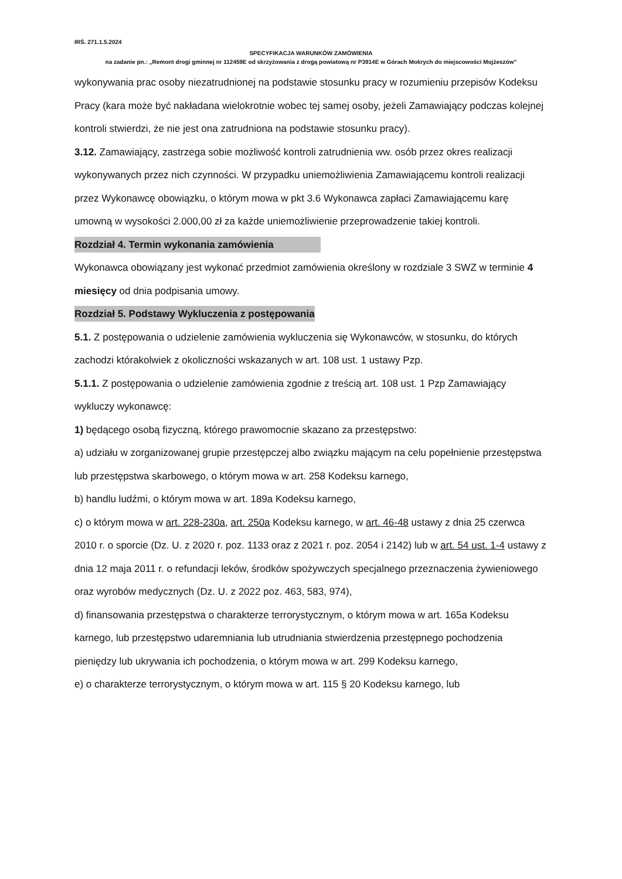IRŚ. 271.1.5.2024
SPECYFIKACJA WARUNKÓW ZAMÓWIENIA
na zadanie pn.: „Remont drogi gminnej nr 112459E od skrzyżowania z drogą powiatową nr P3914E w Górach Mokrych do miejscowości Mojżeszów”
wykonywania prac osoby niezatrudnionej na podstawie stosunku pracy w rozumieniu przepisów Kodeksu Pracy (kara może być nakładana wielokrotnie wobec tej samej osoby, jeżeli Zamawiający podczas kolejnej kontroli stwierdzi, że nie jest ona zatrudniona na podstawie stosunku pracy).
3.12. Zamawiający, zastrzega sobie możliwość kontroli zatrudnienia ww. osób przez okres realizacji wykonywanych przez nich czynności. W przypadku uniemożliwienia Zamawiającemu kontroli realizacji przez Wykonawcę obowiązku, o którym mowa w pkt 3.6 Wykonawca zapłaci Zamawiającemu karę umowną w wysokości 2.000,00 zł za każde uniemożliwienie przeprowadzenie takiej kontroli.
Rozdział 4. Termin wykonania zamówienia
Wykonawca obowiązany jest wykonać przedmiot zamówienia określony w rozdziale 3 SWZ w terminie 4 miesięcy od dnia podpisania umowy.
Rozdział 5. Podstawy Wykluczenia z postępowania
5.1. Z postępowania o udzielenie zamówienia wykluczenia się Wykonawców, w stosunku, do których zachodzi którakolwiek z okoliczności wskazanych w art. 108 ust. 1 ustawy Pzp.
5.1.1. Z postępowania o udzielenie zamówienia zgodnie z treścią art. 108 ust. 1 Pzp Zamawiający wykluczy wykonawcę:
1) będącego osobą fizyczną, którego prawomocnie skazano za przestępstwo:
a) udziału w zorganizowanej grupie przestępczej albo związku mającym na celu popełnienie przestępstwa lub przestępstwa skarbowego, o którym mowa w art. 258 Kodeksu karnego,
b) handlu ludźmi, o którym mowa w art. 189a Kodeksu karnego,
c) o którym mowa w art. 228-230a, art. 250a Kodeksu karnego, w art. 46-48 ustawy z dnia 25 czerwca 2010 r. o sporcie (Dz. U. z 2020 r. poz. 1133 oraz z 2021 r. poz. 2054 i 2142) lub w art. 54 ust. 1-4 ustawy z dnia 12 maja 2011 r. o refundacji leków, środków spożywczych specjalnego przeznaczenia żywieniowego oraz wyrobów medycznych (Dz. U. z 2022 poz. 463, 583, 974),
d) finansowania przestępstwa o charakterze terrorystycznym, o którym mowa w art. 165a Kodeksu karnego, lub przestępstwo udaremniania lub utrudniania stwierdzenia przestępnego pochodzenia pieniędzy lub ukrywania ich pochodzenia, o którym mowa w art. 299 Kodeksu karnego,
e) o charakterze terrorystycznym, o którym mowa w art. 115 § 20 Kodeksu karnego, lub